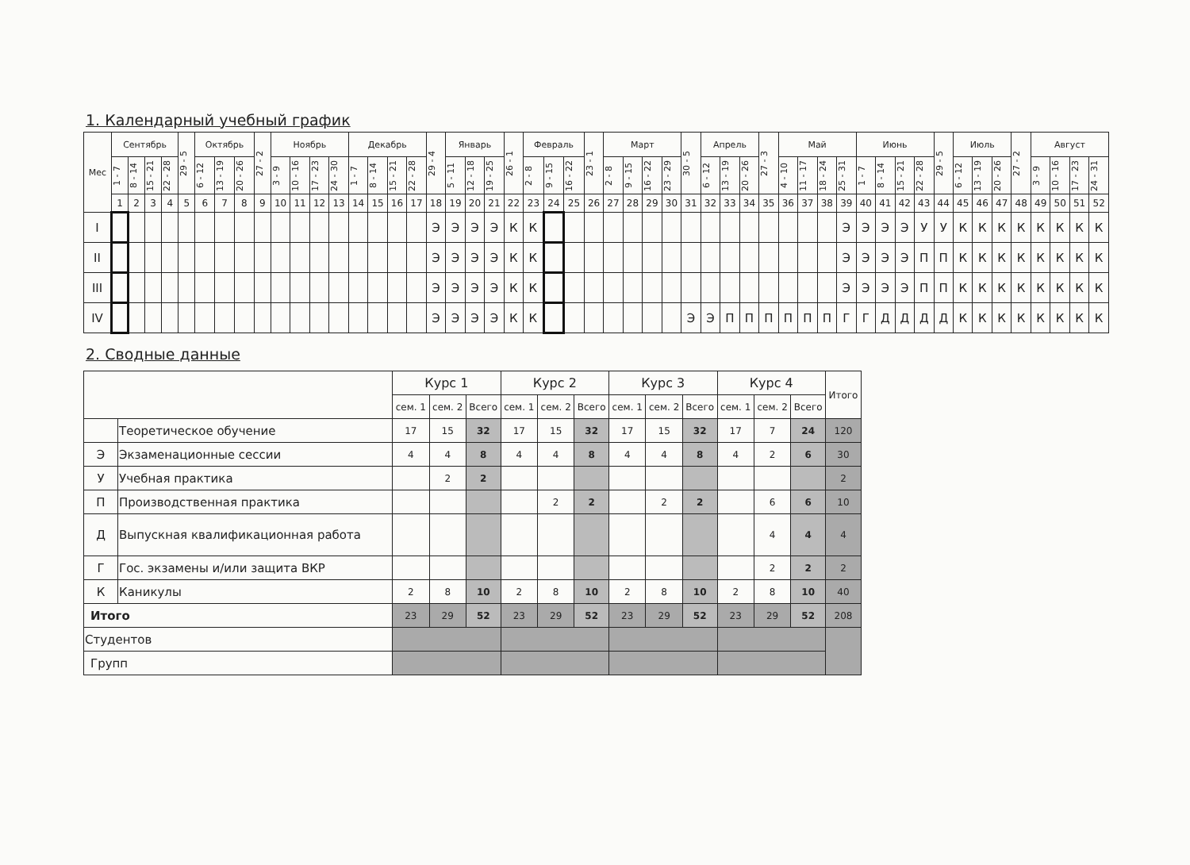1. Календарный учебный график
| Мес | Сентябрь | | | | 29 - 5 | Октябрь | | | 27 - 2 | Ноябрь | | | | Декабрь | | | | 29 - 4 | Январь | | | 26 - 1 | Февраль | | | 23 - 1 | Март | | | | 30 - 5 | Апрель | | | 27 - 3 | Май | | | | Июнь | | | | 29 - 5 | Июль | | | 27 - 2 | Август | | | |
| --- | --- | --- | --- | --- | --- | --- | --- | --- | --- | --- | --- | --- | --- | --- | --- | --- | --- | --- | --- | --- | --- | --- | --- | --- | --- | --- | --- | --- | --- | --- | --- | --- | --- | --- | --- | --- | --- | --- | --- | --- | --- | --- | --- | --- | --- | --- | --- | --- | --- | --- | --- | --- |
| | 1 - 7 | 8 - 14 | 15 - 21 | 22 - 28 | | 6 - 12 | 13 - 19 | 20 - 26 | | 3 - 9 | 10 - 16 | 17 - 23 | 24 - 30 | 1 - 7 | 8 - 14 | 15 - 21 | 22 - 28 | | 5 - 11 | 12 - 18 | 19 - 25 | | 2 - 8 | 9 - 15 | 16 - 22 | | 2 - 8 | 9 - 15 | 16 - 22 | 23 - 29 | | 6 - 12 | 13 - 19 | 20 - 26 | | 4 - 10 | 11 - 17 | 18 - 24 | 25 - 31 | 1 - 7 | 8 - 14 | 15 - 21 | 22 - 28 | | 6 - 12 | 13 - 19 | 20 - 26 | | 3 - 9 | 10 - 16 | 17 - 23 | 24 - 31 |
| | 1 | 2 | 3 | 4 | 5 | 6 | 7 | 8 | 9 | 10 | 11 | 12 | 13 | 14 | 15 | 16 | 17 | 18 | 19 | 20 | 21 | 22 | 23 | 24 | 25 | 26 | 27 | 28 | 29 | 30 | 31 | 32 | 33 | 34 | 35 | 36 | 37 | 38 | 39 | 40 | 41 | 42 | 43 | 44 | 45 | 46 | 47 | 48 | 49 | 50 | 51 | 52 |
| I | | | | | | | | | | | | | | | | | | Э | Э | Э | Э | К | К | | | | | | | | | | | | | | | | Э | Э | Э | Э | У | У | К | К | К | К | К | К | К | К |
| II | | | | | | | | | | | | | | | | | | Э | Э | Э | Э | К | К | | | | | | | | | | | | | | | | Э | Э | Э | Э | П | П | К | К | К | К | К | К | К | К |
| III | | | | | | | | | | | | | | | | | | Э | Э | Э | Э | К | К | | | | | | | | | | | | | | | | Э | Э | Э | Э | П | П | К | К | К | К | К | К | К | К |
| IV | | | | | | | | | | | | | | | | | | Э | Э | Э | Э | К | К | | | | | | | | Э | Э | П | П | П | П | П | П | Г | Г | Д | Д | Д | Д | К | К | К | К | К | К | К | К |
2. Сводные данные
| | | Курс 1 | | | Курс 2 | | | Курс 3 | | | Курс 4 | | | Итого |
| | | сем. 1 | сем. 2 | Всего | сем. 1 | сем. 2 | Всего | сем. 1 | сем. 2 | Всего | сем. 1 | сем. 2 | Всего | |
| | Теоретическое обучение | 17 | 15 | 32 | 17 | 15 | 32 | 17 | 15 | 32 | 17 | 7 | 24 | 120 |
| Э | Экзаменационные сессии | 4 | 4 | 8 | 4 | 4 | 8 | 4 | 4 | 8 | 4 | 2 | 6 | 30 |
| У | Учебная практика | | 2 | 2 | | | | | | | | | | 2 |
| П | Производственная практика | | | | | 2 | 2 | | 2 | 2 | | 6 | 6 | 10 |
| Д | Выпускная квалификационная работа | | | | | | | | | | | 4 | 4 | 4 |
| Г | Гос. экзамены и/или защита ВКР | | | | | | | | | | | 2 | 2 | 2 |
| К | Каникулы | 2 | 8 | 10 | 2 | 8 | 10 | 2 | 8 | 10 | 2 | 8 | 10 | 40 |
| Итого | | 23 | 29 | 52 | 23 | 29 | 52 | 23 | 29 | 52 | 23 | 29 | 52 | 208 |
| Студентов | | | | | | | | | | | | | | |
| Групп | | | | | | | | | | | | | | |